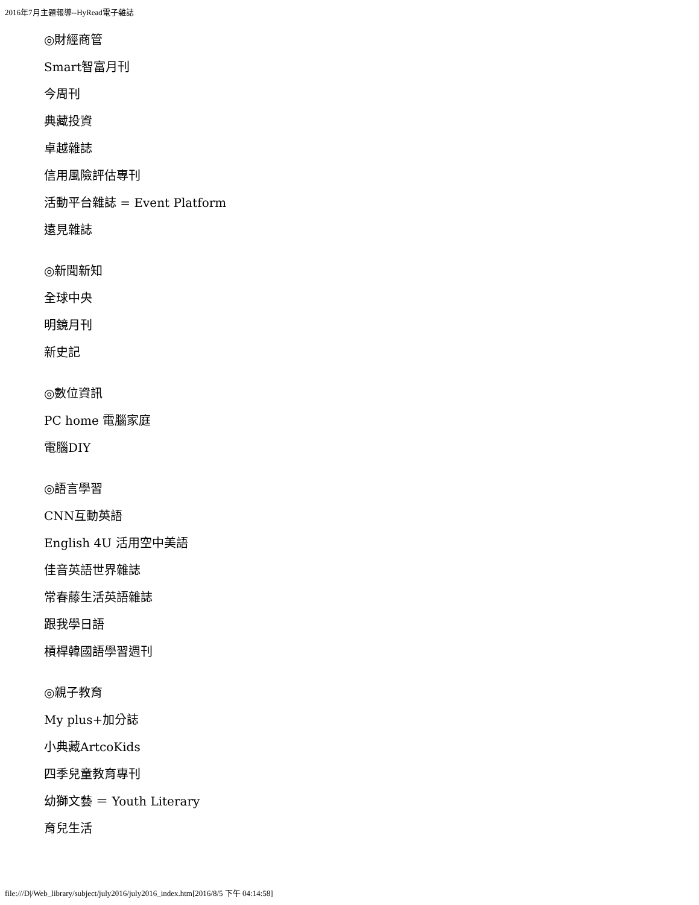2016年7月主題報導--HyRead電子雜誌
◎財經商管
Smart智富月刊
今周刊
典藏投資
卓越雜誌
信用風險評估專刊
活動平台雜誌 = Event Platform
遠見雜誌
◎新聞新知
全球中央
明鏡月刊
新史記
◎數位資訊
PC home 電腦家庭
電腦DIY
◎語言學習
CNN互動英語
English 4U 活用空中美語
佳音英語世界雜誌
常春藤生活英語雜誌
跟我學日語
槓桿韓國語學習週刊
◎親子教育
My plus+加分誌
小典藏ArtcoKids
四季兒童教育專刊
幼獅文藝 ＝ Youth Literary
育兒生活
file:///D|/Web_library/subject/july2016/july2016_index.htm[2016/8/5 下午 04:14:58]